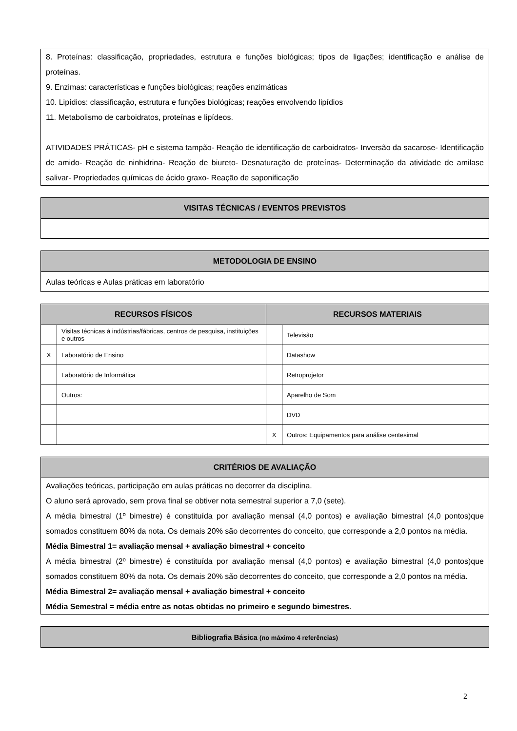| 8. Proteínas: classificação, propriedades, estrutura e funções biológicas; tipos de ligações; identificação e análise de proteínas. 9. Enzimas: características e funções biológicas; reações enzimáticas 10. Lipídios: classificação, estrutura e funções biológicas; reações envolvendo lipídios 11. Metabolismo de carboidratos, proteínas e lipídeos. ATIVIDADES PRÁTICAS- pH e sistema tampão- Reação de identificação de carboidratos- Inversão da sacarose- Identificação de amido- Reação de ninhidrina- Reação de biureto- Desnaturação de proteínas- Determinação da atividade de amilase salivar- Propriedades químicas de ácido graxo- Reação de saponificação |
| VISITAS TÉCNICAS / EVENTOS PREVISTOS |
| --- |
| METODOLOGIA DE ENSINO |
| --- |
| Aulas teóricas e Aulas práticas em laboratório |
| RECURSOS FÍSICOS | | RECURSOS MATERIAIS | |
| --- | --- | --- | --- |
| | Visitas técnicas à indústrias/fábricas, centros de pesquisa, instituições e outros | | Televisão |
| X | Laboratório de Ensino | | Datashow |
| | Laboratório de Informática | | Retroprojetor |
| | Outros: | | Aparelho de Som |
| | | | DVD |
| | | X | Outros: Equipamentos para análise centesimal |
| CRITÉRIOS DE AVALIAÇÃO |
| --- |
| Avaliações teóricas, participação em aulas práticas no decorrer da disciplina. O aluno será aprovado, sem prova final se obtiver nota semestral superior a 7,0 (sete). A média bimestral (1º bimestre) é constituída por avaliação mensal (4,0 pontos) e avaliação bimestral (4,0 pontos)que somados constituem 80% da nota. Os demais 20% são decorrentes do conceito, que corresponde a 2,0 pontos na média. Média Bimestral 1= avaliação mensal + avaliação bimestral + conceito A média bimestral (2º bimestre) é constituída por avaliação mensal (4,0 pontos) e avaliação bimestral (4,0 pontos)que somados constituem 80% da nota. Os demais 20% são decorrentes do conceito, que corresponde a 2,0 pontos na média. Média Bimestral 2= avaliação mensal + avaliação bimestral + conceito Média Semestral = média entre as notas obtidas no primeiro e segundo bimestres . |
| Bibliografia Básica (no máximo 4 referências) |
| --- |
2